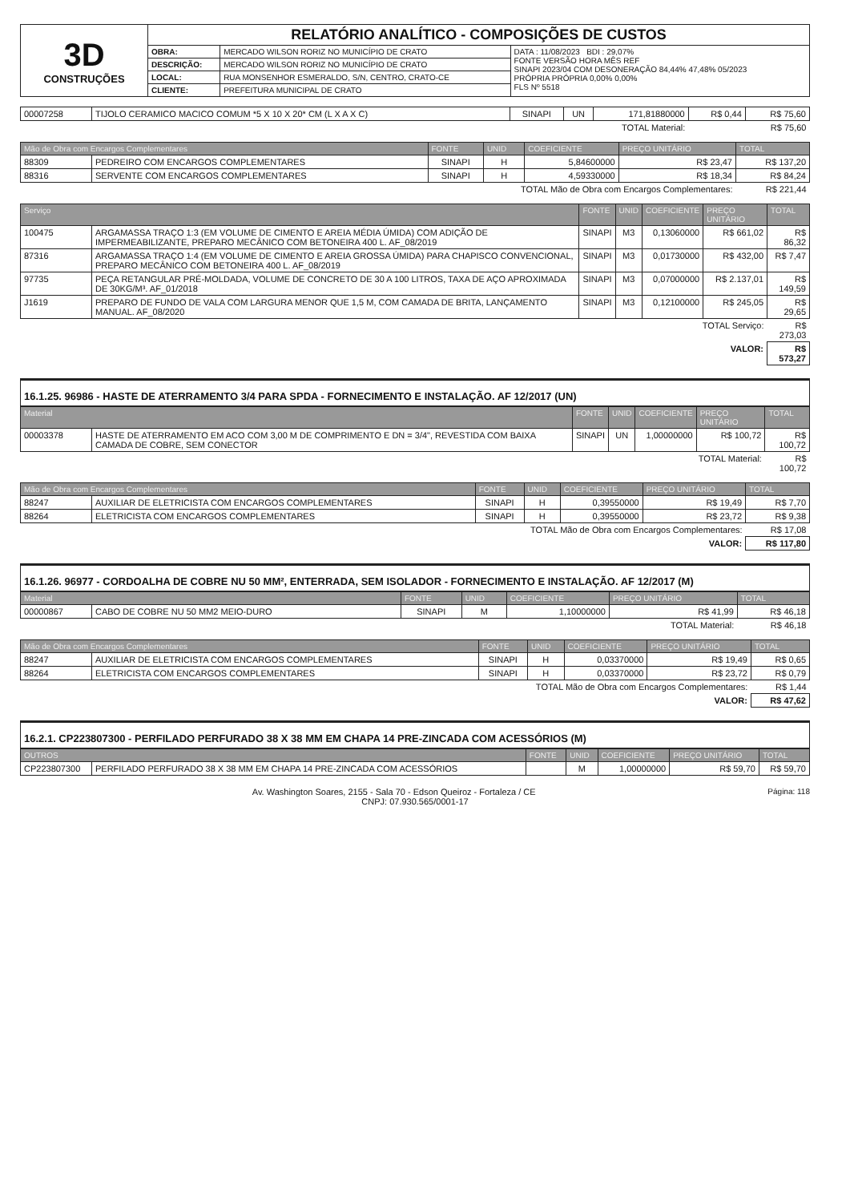| 3D CONSTRUÇÕES | RELATÓRIO ANALÍTICO - COMPOSIÇÕES DE CUSTOS | | |
| | OBRA: | MERCADO WILSON RORIZ NO MUNICÍPIO DE CRATO | DATA : 11/08/2023 BDI : 29,07% FONTE VERSÃO HORA MÊS REF SINAPI 2023/04 COM DESONERAÇÃO 84,44% 47,48% 05/2023 PRÓPRIA PRÓPRIA 0,00% 0,00% FLS Nº 5518 |
| | DESCRIÇÃO: | MERCADO WILSON RORIZ NO MUNICÍPIO DE CRATO | |
| | LOCAL: | RUA MONSENHOR ESMERALDO, S/N, CENTRO, CRATO-CE | |
| | CLIENTE: | PREFEITURA MUNICIPAL DE CRATO | |
| 00007258 | TIJOLO CERAMICO MACICO COMUM *5 X 10 X 20* CM (L X A X C) | SINAPI | UN | 171,81880000 | R$ 0,44 | R$ 75,60 |
| TOTAL Material: | | | | | R$ 75,60 | |
| Mão de Obra com Encargos Complementares | | FONTE | UNID | COEFICIENTE | PREÇO UNITÁRIO | TOTAL |
| --- | --- | --- | --- | --- | --- | --- |
| 88309 | PEDREIRO COM ENCARGOS COMPLEMENTARES | SINAPI | H | 5,84600000 | R$ 23,47 | R$ 137,20 |
| 88316 | SERVENTE COM ENCARGOS COMPLEMENTARES | SINAPI | H | 4,59330000 | R$ 18,34 | R$ 84,24 |
| TOTAL Mão de Obra com Encargos Complementares: | | | | | | R$ 221,44 |
| Serviço | | FONTE | UNID | COEFICIENTE | PREÇO UNITÁRIO | TOTAL |
| --- | --- | --- | --- | --- | --- | --- |
| 100475 | ARGAMASSA TRAÇO 1:3 (EM VOLUME DE CIMENTO E AREIA MÉDIA ÚMIDA) COM ADIÇÃO DE IMPERMEABILIZANTE, PREPARO MECÂNICO COM BETONEIRA 400 L. AF_08/2019 | SINAPI | M3 | 0,13060000 | R$ 661,02 | R$ 86,32 |
| 87316 | ARGAMASSA TRAÇO 1:4 (EM VOLUME DE CIMENTO E AREIA GROSSA ÚMIDA) PARA CHAPISCO CONVENCIONAL, PREPARO MECÂNICO COM BETONEIRA 400 L. AF_08/2019 | SINAPI | M3 | 0,01730000 | R$ 432,00 | R$ 7,47 |
| 97735 | PEÇA RETANGULAR PRÉ-MOLDADA, VOLUME DE CONCRETO DE 30 A 100 LITROS, TAXA DE AÇO APROXIMADA DE 30KG/M³. AF_01/2018 | SINAPI | M3 | 0,07000000 | R$ 2.137,01 | R$ 149,59 |
| J1619 | PREPARO DE FUNDO DE VALA COM LARGURA MENOR QUE 1,5 M, COM CAMADA DE BRITA, LANÇAMENTO MANUAL. AF_08/2020 | SINAPI | M3 | 0,12100000 | R$ 245,05 | R$ 29,65 |
| TOTAL Serviço: | | | | | | R$ 273,03 |
| VALOR: | | | | | | R$ 573,27 |
16.1.25. 96986 - HASTE DE ATERRAMENTO 3/4 PARA SPDA - FORNECIMENTO E INSTALAÇÃO. AF 12/2017 (UN)
| Material | | FONTE | UNID | COEFICIENTE | PREÇO UNITÁRIO | TOTAL |
| --- | --- | --- | --- | --- | --- | --- |
| 00003378 | HASTE DE ATERRAMENTO EM ACO COM 3,00 M DE COMPRIMENTO E DN = 3/4", REVESTIDA COM BAIXA CAMADA DE COBRE, SEM CONECTOR | SINAPI | UN | 1,00000000 | R$ 100,72 | R$ 100,72 |
| TOTAL Material: | | | | | | R$ 100,72 |
| Mão de Obra com Encargos Complementares | | FONTE | UNID | COEFICIENTE | PREÇO UNITÁRIO | TOTAL |
| --- | --- | --- | --- | --- | --- | --- |
| 88247 | AUXILIAR DE ELETRICISTA COM ENCARGOS COMPLEMENTARES | SINAPI | H | 0,39550000 | R$ 19,49 | R$ 7,70 |
| 88264 | ELETRICISTA COM ENCARGOS COMPLEMENTARES | SINAPI | H | 0,39550000 | R$ 23,72 | R$ 9,38 |
| TOTAL Mão de Obra com Encargos Complementares: | | | | | | R$ 17,08 |
| VALOR: | | | | | | R$ 117,80 |
16.1.26. 96977 - CORDOALHA DE COBRE NU 50 MM², ENTERRADA, SEM ISOLADOR - FORNECIMENTO E INSTALAÇÃO. AF 12/2017 (M)
| Material | | FONTE | UNID | COEFICIENTE | PREÇO UNITÁRIO | TOTAL |
| --- | --- | --- | --- | --- | --- | --- |
| 00000867 | CABO DE COBRE NU 50 MM2 MEIO-DURO | SINAPI | M | 1,10000000 | R$ 41,99 | R$ 46,18 |
| TOTAL Material: | | | | | | R$ 46,18 |
| Mão de Obra com Encargos Complementares | | FONTE | UNID | COEFICIENTE | PREÇO UNITÁRIO | TOTAL |
| --- | --- | --- | --- | --- | --- | --- |
| 88247 | AUXILIAR DE ELETRICISTA COM ENCARGOS COMPLEMENTARES | SINAPI | H | 0,03370000 | R$ 19,49 | R$ 0,65 |
| 88264 | ELETRICISTA COM ENCARGOS COMPLEMENTARES | SINAPI | H | 0,03370000 | R$ 23,72 | R$ 0,79 |
| TOTAL Mão de Obra com Encargos Complementares: | | | | | | R$ 1,44 |
| VALOR: | | | | | | R$ 47,62 |
16.2.1. CP223807300 - PERFILADO PERFURADO 38 X 38 MM EM CHAPA 14 PRE-ZINCADA COM ACESSÓRIOS (M)
| OUTROS | | FONTE | UNID | COEFICIENTE | PREÇO UNITÁRIO | TOTAL |
| --- | --- | --- | --- | --- | --- | --- |
| CP223807300 | PERFILADO PERFURADO 38 X 38 MM EM CHAPA 14 PRE-ZINCADA COM ACESSÓRIOS | | M | 1,00000000 | R$ 59,70 | R$ 59,70 |
Página: 118 Av. Washington Soares, 2155 - Sala 70 - Edson Queiroz - Fortaleza / CE
CNPJ: 07.930.565/0001-17